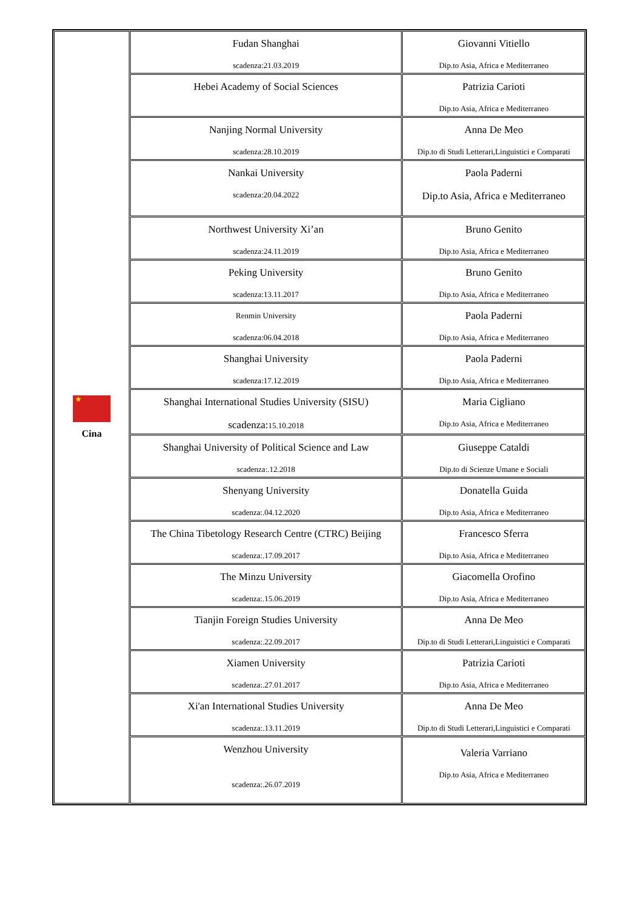| ★ Cina | Fudan Shanghai scadenza:21.03.2019 | Giovanni Vitiello Dip.to Asia, Africa e Mediterraneo |
| | Hebei Academy of Social Sciences | Patrizia Carioti Dip.to Asia, Africa e Mediterraneo |
| | Nanjing Normal University scadenza:28.10.2019 | Anna De Meo Dip.to di Studi Letterari,Linguistici e Comparati |
| | Nankai University scadenza:20.04.2022 | Paola Paderni Dip.to Asia, Africa e Mediterraneo |
| | Northwest University Xi’an scadenza:24.11.2019 | Bruno Genito Dip.to Asia, Africa e Mediterraneo |
| | Peking University scadenza:13.11.2017 | Bruno Genito Dip.to Asia, Africa e Mediterraneo |
| | Renmin University scadenza:06.04.2018 | Paola Paderni Dip.to Asia, Africa e Mediterraneo |
| | Shanghai University scadenza:17.12.2019 | Paola Paderni Dip.to Asia, Africa e Mediterraneo |
| | Shanghai International Studies University (SISU) scadenza: 15.10.2018 | Maria Cigliano Dip.to Asia, Africa e Mediterraneo |
| | Shanghai University of Political Science and Law scadenza:.12.2018 | Giuseppe Cataldi Dip.to di Scienze Umane e Sociali |
| | Shenyang University scadenza:.04.12.2020 | Donatella Guida Dip.to Asia, Africa e Mediterraneo |
| | The China Tibetology Research Centre (CTRC) Beijing scadenza:.17.09.2017 | Francesco Sferra Dip.to Asia, Africa e Mediterraneo |
| | The Minzu University scadenza:.15.06.2019 | Giacomella Orofino Dip.to Asia, Africa e Mediterraneo |
| | Tianjin Foreign Studies University scadenza:.22.09.2017 | Anna De Meo Dip.to di Studi Letterari,Linguistici e Comparati |
| | Xiamen University scadenza:.27.01.2017 | Patrizia Carioti Dip.to Asia, Africa e Mediterraneo |
| | Xi'an International Studies University scadenza:.13.11.2019 | Anna De Meo Dip.to di Studi Letterari,Linguistici e Comparati |
| | Wenzhou University scadenza:.26.07.2019 | Valeria Varriano Dip.to Asia, Africa e Mediterraneo |